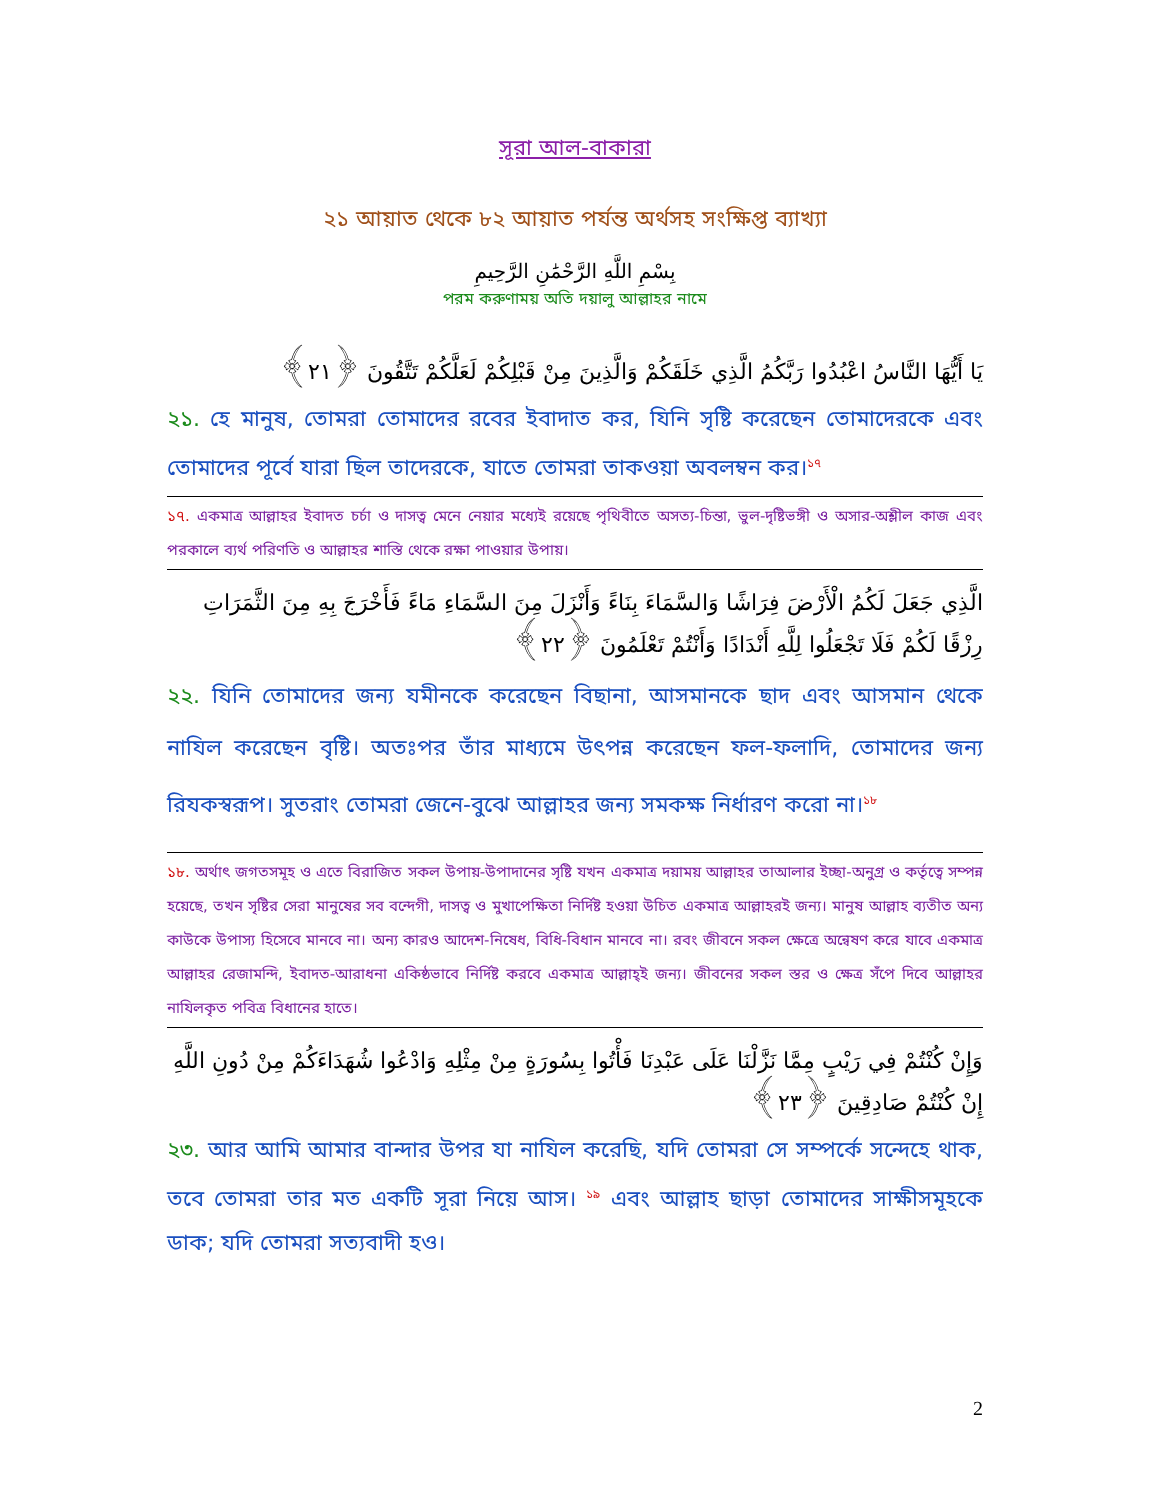সূরা আল-বাকারা
২১ আয়াত থেকে ৮২ আয়াত পর্যন্ত অর্থসহ সংক্ষিপ্ত ব্যাখ্যা
بِسْمِ اللَّهِ الرَّحْمَٰنِ الرَّحِيمِ
পরম করুণাময় অতি দয়ালু আল্লাহর নামে
يَا أَيُّهَا النَّاسُ اعْبُدُوا رَبَّكُمُ الَّذِي خَلَقَكُمْ وَالَّذِينَ مِنْ قَبْلِكُمْ لَعَلَّكُمْ تَتَّقُونَ ﴿٢١﴾
২১. হে মানুষ, তোমরা তোমাদের রবের ইবাদাত কর, যিনি সৃষ্টি করেছেন তোমাদেরকে এবং তোমাদের পূর্বে যারা ছিল তাদেরকে, যাতে তোমরা তাকওয়া অবলম্বন কর।<sup>১৭</sup>
১৭. একমাত্র আল্লাহর ইবাদত চর্চা ও দাসত্ব মেনে নেয়ার মধ্যেই রয়েছে পৃথিবীতে অসত্য-চিন্তা, ভুল-দৃষ্টিভঙ্গী ও অসার-অশ্লীল কাজ এবং পরকালে ব্যর্থ পরিণতি ও আল্লাহর শাস্তি থেকে রক্ষা পাওয়ার উপায়।
الَّذِي جَعَلَ لَكُمُ الْأَرْضَ فِرَاشًا وَالسَّمَاءَ بِنَاءً وَأَنْزَلَ مِنَ السَّمَاءِ مَاءً فَأَخْرَجَ بِهِ مِنَ الثَّمَرَاتِ رِزْقًا لَكُمْ فَلَا تَجْعَلُوا لِلَّهِ أَنْدَادًا وَأَنْتُمْ تَعْلَمُونَ ﴿٢٢﴾
২২. যিনি তোমাদের জন্য যমীনকে করেছেন বিছানা, আসমানকে ছাদ এবং আসমান থেকে নাযিল করেছেন বৃষ্টি। অতঃপর তাঁর মাধ্যমে উৎপন্ন করেছেন ফল-ফলাদি, তোমাদের জন্য রিযকস্বরূপ। সুতরাং তোমরা জেনে-বুঝে আল্লাহর জন্য সমকক্ষ নির্ধারণ করো না।<sup>১৮</sup>
১৮. অর্থাৎ জগতসমূহ ও এতে বিরাজিত সকল উপায়-উপাদানের সৃষ্টি যখন একমাত্র দয়াময় আল্লাহর তাআলার ইচ্ছা-অনুগ্র ও কর্তৃত্বে সম্পন্ন হয়েছে, তখন সৃষ্টির সেরা মানুষের সব বন্দেগী, দাসত্ব ও মুখাপেক্ষিতা নির্দিষ্ট হওয়া উচিত একমাত্র আল্লাহরই জন্য। মানুষ আল্লাহ ব্যতীত অন্য কাউকে উপাস্য হিসেবে মানবে না। অন্য কারও আদেশ-নিষেধ, বিধি-বিধান মানবে না। রবং জীবনে সকল ক্ষেত্রে অন্বেষণ করে যাবে একমাত্র আল্লাহর রেজামন্দি, ইবাদত-আরাধনা একিষ্ঠভাবে নির্দিষ্ট করবে একমাত্র আল্লাহ্‌ই জন্য। জীবনের সকল স্তর ও ক্ষেত্র সঁপে দিবে আল্লাহর নাযিলকৃত পবিত্র বিধানের হাতে।
وَإِنْ كُنْتُمْ فِي رَيْبٍ مِمَّا نَزَّلْنَا عَلَى عَبْدِنَا فَأْتُوا بِسُورَةٍ مِنْ مِثْلِهِ وَادْعُوا شُهَدَاءَكُمْ مِنْ دُونِ اللَّهِ إِنْ كُنْتُمْ صَادِقِينَ ﴿٢٣﴾
২৩. আর আমি আমার বান্দার উপর যা নাযিল করেছি, যদি তোমরা সে সম্পর্কে সন্দেহে থাক, তবে তোমরা তার মত একটি সূরা নিয়ে আস। <sup>১৯</sup> এবং আল্লাহ ছাড়া তোমাদের সাক্ষীসমূহকে ডাক; যদি তোমরা সত্যবাদী হও।
2